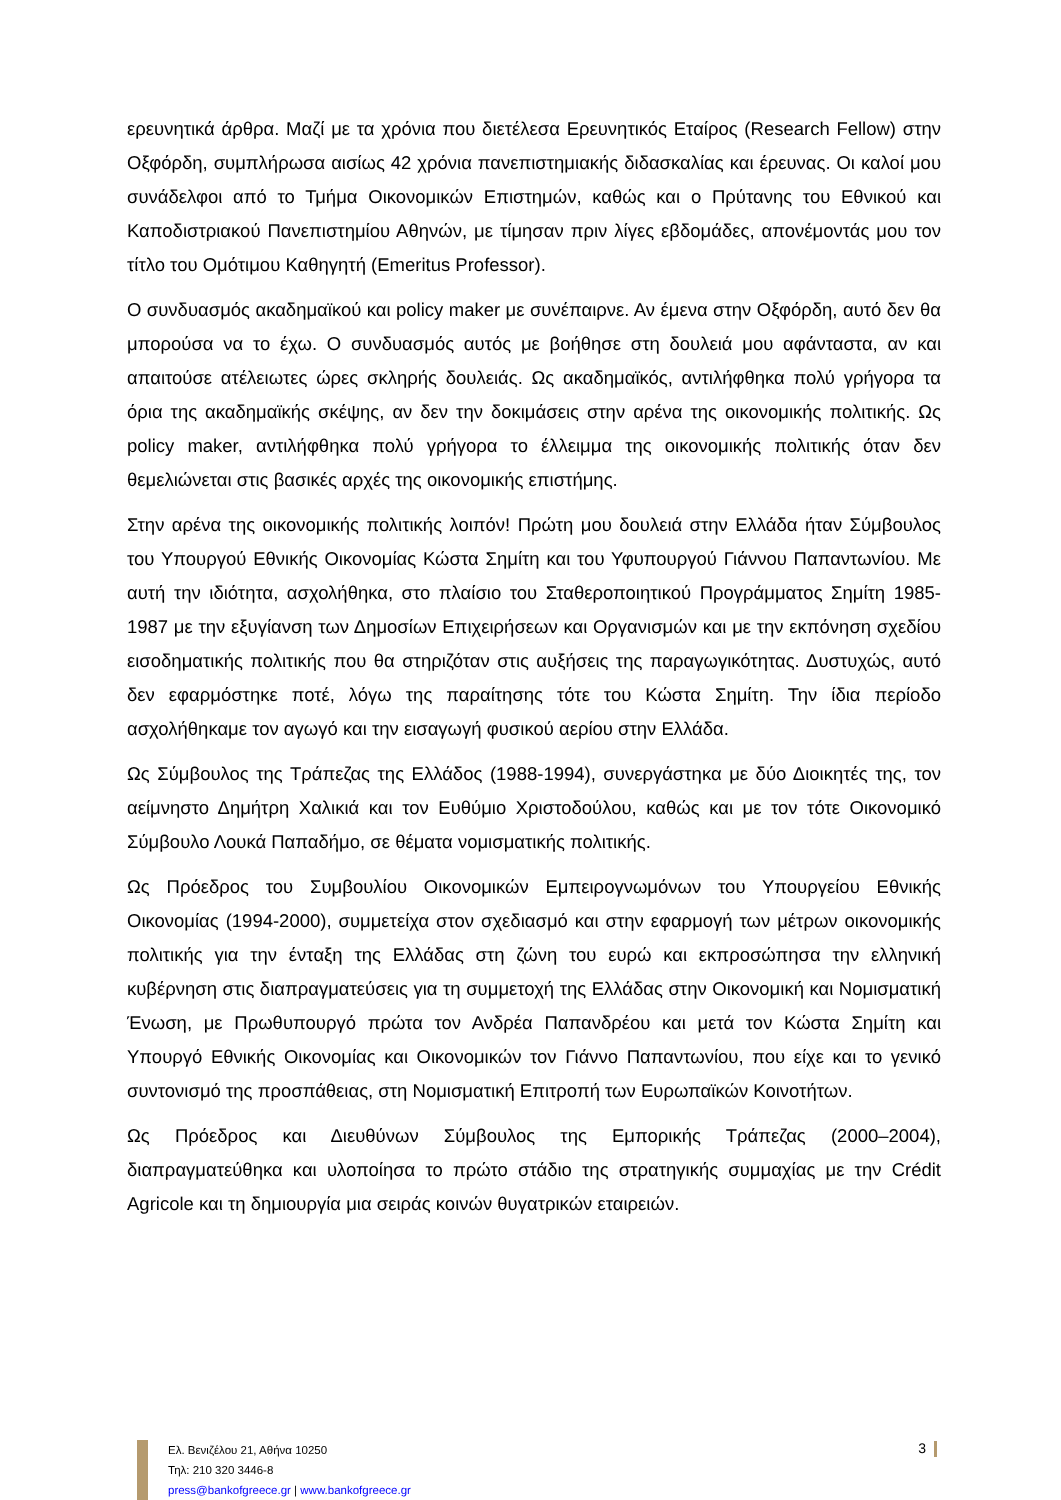ερευνητικά άρθρα. Μαζί με τα χρόνια που διετέλεσα Ερευνητικός Εταίρος (Research Fellow) στην Οξφόρδη, συμπλήρωσα αισίως 42 χρόνια πανεπιστημιακής διδασκαλίας και έρευνας. Οι καλοί μου συνάδελφοι από το Τμήμα Οικονομικών Επιστημών, καθώς και ο Πρύτανης του Εθνικού και Καποδιστριακού Πανεπιστημίου Αθηνών, με τίμησαν πριν λίγες εβδομάδες, απονέμοντάς μου τον τίτλο του Ομότιμου Καθηγητή (Emeritus Professor).
Ο συνδυασμός ακαδημαϊκού και policy maker με συνέπαιρνε. Αν έμενα στην Οξφόρδη, αυτό δεν θα μπορούσα να το έχω. Ο συνδυασμός αυτός με βοήθησε στη δουλειά μου αφάνταστα, αν και απαιτούσε ατέλειωτες ώρες σκληρής δουλειάς. Ως ακαδημαϊκός, αντιλήφθηκα πολύ γρήγορα τα όρια της ακαδημαϊκής σκέψης, αν δεν την δοκιμάσεις στην αρένα της οικονομικής πολιτικής. Ως policy maker, αντιλήφθηκα πολύ γρήγορα το έλλειμμα της οικονομικής πολιτικής όταν δεν θεμελιώνεται στις βασικές αρχές της οικονομικής επιστήμης.
Στην αρένα της οικονομικής πολιτικής λοιπόν! Πρώτη μου δουλειά στην Ελλάδα ήταν Σύμβουλος του Υπουργού Εθνικής Οικονομίας Κώστα Σημίτη και του Υφυπουργού Γιάννου Παπαντωνίου. Με αυτή την ιδιότητα, ασχολήθηκα, στο πλαίσιο του Σταθεροποιητικού Προγράμματος Σημίτη 1985-1987 με την εξυγίανση των Δημοσίων Επιχειρήσεων και Οργανισμών και με την εκπόνηση σχεδίου εισοδηματικής πολιτικής που θα στηριζόταν στις αυξήσεις της παραγωγικότητας. Δυστυχώς, αυτό δεν εφαρμόστηκε ποτέ, λόγω της παραίτησης τότε του Κώστα Σημίτη. Την ίδια περίοδο ασχολήθηκαμε τον αγωγό και την εισαγωγή φυσικού αερίου στην Ελλάδα.
Ως Σύμβουλος της Τράπεζας της Ελλάδος (1988-1994), συνεργάστηκα με δύο Διοικητές της, τον αείμνηστο Δημήτρη Χαλικιά και τον Ευθύμιο Χριστοδούλου, καθώς και με τον τότε Οικονομικό Σύμβουλο Λουκά Παπαδήμο, σε θέματα νομισματικής πολιτικής.
Ως Πρόεδρος του Συμβουλίου Οικονομικών Εμπειρογνωμόνων του Υπουργείου Εθνικής Οικονομίας (1994-2000), συμμετείχα στον σχεδιασμό και στην εφαρμογή των μέτρων οικονομικής πολιτικής για την ένταξη της Ελλάδας στη ζώνη του ευρώ και εκπροσώπησα την ελληνική κυβέρνηση στις διαπραγματεύσεις για τη συμμετοχή της Ελλάδας στην Οικονομική και Νομισματική Ένωση, με Πρωθυπουργό πρώτα τον Ανδρέα Παπανδρέου και μετά τον Κώστα Σημίτη και Υπουργό Εθνικής Οικονομίας και Οικονομικών τον Γιάννο Παπαντωνίου, που είχε και το γενικό συντονισμό της προσπάθειας, στη Νομισματική Επιτροπή των Ευρωπαϊκών Κοινοτήτων.
Ως Πρόεδρος και Διευθύνων Σύμβουλος της Εμπορικής Τράπεζας (2000–2004), διαπραγματεύθηκα και υλοποίησα το πρώτο στάδιο της στρατηγικής συμμαχίας με την Crédit Agricole και τη δημιουργία μια σειράς κοινών θυγατρικών εταιρειών.
Ελ. Βενιζέλου 21, Αθήνα 10250
Τηλ: 210 320 3446-8
press@bankofgreece.gr | www.bankofgreece.gr
3